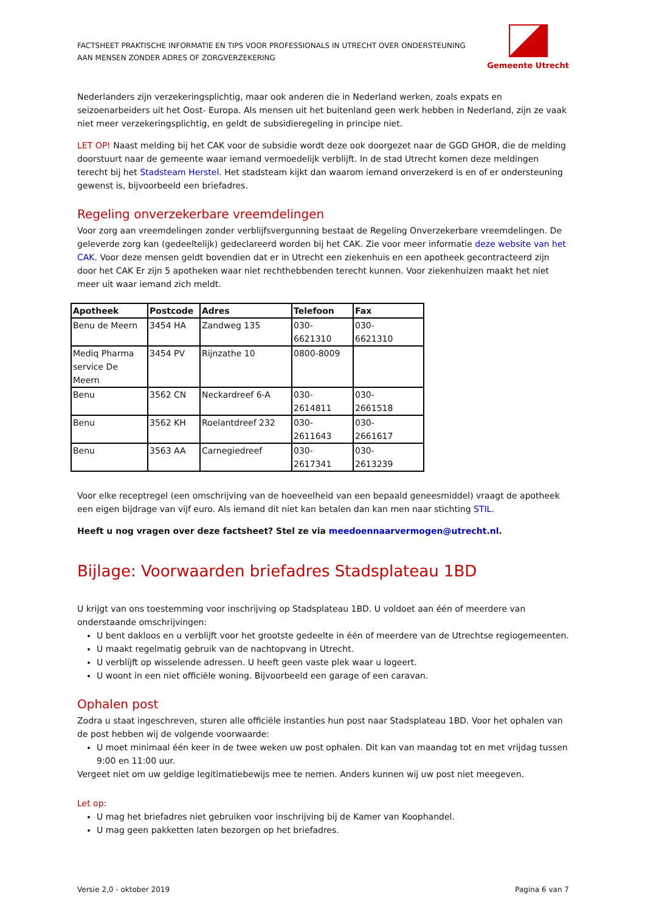FACTSHEET PRAKTISCHE INFORMATIE EN TIPS VOOR PROFESSIONALS IN UTRECHT OVER ONDERSTEUNING
AAN MENSEN ZONDER ADRES OF ZORGVERZEKERING
Gemeente Utrecht
Nederlanders zijn verzekeringsplichtig, maar ook anderen die in Nederland werken, zoals expats en seizoenarbeiders uit het Oost- Europa. Als mensen uit het buitenland geen werk hebben in Nederland, zijn ze vaak niet meer verzekeringsplichtig, en geldt de subsidieregeling in principe niet.
LET OP! Naast melding bij het CAK voor de subsidie wordt deze ook doorgezet naar de GGD GHOR, die de melding doorstuurt naar de gemeente waar iemand vermoedelijk verblijft. In de stad Utrecht komen deze meldingen terecht bij het Stadsteam Herstel. Het stadsteam kijkt dan waarom iemand onverzekerd is en of er ondersteuning gewenst is, bijvoorbeeld een briefadres.
Regeling onverzekerbare vreemdelingen
Voor zorg aan vreemdelingen zonder verblijfsvergunning bestaat de Regeling Onverzekerbare vreemdelingen. De geleverde zorg kan (gedeeltelijk) gedeclareerd worden bij het CAK. Zie voor meer informatie deze website van het CAK. Voor deze mensen geldt bovendien dat er in Utrecht een ziekenhuis en een apotheek gecontracteerd zijn door het CAK Er zijn 5 apotheken waar niet rechthebbenden terecht kunnen. Voor ziekenhuizen maakt het niet meer uit waar iemand zich meldt.
| Apotheek | Postcode | Adres | Telefoon | Fax |
| --- | --- | --- | --- | --- |
| Benu de Meern | 3454 HA | Zandweg 135 | 030- 6621310 | 030- 6621310 |
| Mediq Pharma service De Meern | 3454 PV | Rijnzathe 10 | 0800-8009 | |
| Benu | 3562 CN | Neckardreef 6-A | 030- 2614811 | 030- 2661518 |
| Benu | 3562 KH | Roelantdreef 232 | 030- 2611643 | 030- 2661617 |
| Benu | 3563 AA | Carnegiedreef | 030- 2617341 | 030- 2613239 |
Voor elke receptregel (een omschrijving van de hoeveelheid van een bepaald geneesmiddel) vraagt de apotheek een eigen bijdrage van vijf euro. Als iemand dit niet kan betalen dan kan men naar stichting STIL.
Heeft u nog vragen over deze factsheet? Stel ze via meedoennaarvermogen@utrecht.nl.
Bijlage: Voorwaarden briefadres Stadsplateau 1BD
U krijgt van ons toestemming voor inschrijving op Stadsplateau 1BD. U voldoet aan één of meerdere van onderstaande omschrijvingen:
U bent dakloos en u verblijft voor het grootste gedeelte in één of meerdere van de Utrechtse regiogemeenten.
U maakt regelmatig gebruik van de nachtopvang in Utrecht.
U verblijft op wisselende adressen. U heeft geen vaste plek waar u logeert.
U woont in een niet officiële woning. Bijvoorbeeld een garage of een caravan.
Ophalen post
Zodra u staat ingeschreven, sturen alle officiële instanties hun post naar Stadsplateau 1BD. Voor het ophalen van de post hebben wij de volgende voorwaarde:
U moet minimaal één keer in de twee weken uw post ophalen. Dit kan van maandag tot en met vrijdag tussen 9:00 en 11:00 uur.
Vergeet niet om uw geldige legitimatiebewijs mee te nemen. Anders kunnen wij uw post niet meegeven.
Let op:
U mag het briefadres niet gebruiken voor inschrijving bij de Kamer van Koophandel.
U mag geen pakketten laten bezorgen op het briefadres.
Versie 2,0 - oktober 2019 Pagina 6 van 7